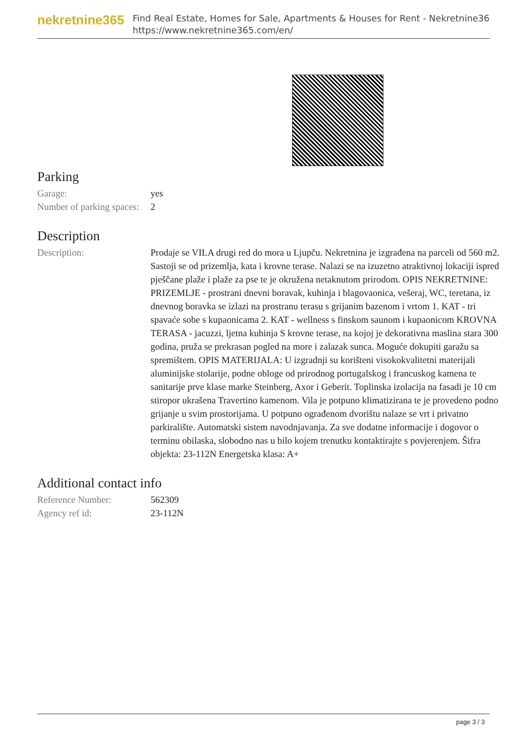nekretnine365
Find Real Estate, Homes for Sale, Apartments & Houses for Rent - Nekretnine365
https://www.nekretnine365.com/en/
Parking
| Garage: | yes |
| Number of parking spaces: | 2 |
Description
| Description: | Prodaje se VILA drugi red do mora u Ljupču. Nekretnina je izgrađena na parceli od 560 m2. Sastoji se od prizemlja, kata i krovne terase. Nalazi se na izuzetno atraktivnoj lokaciji ispred pješčane plaže i plaže za pse te je okružena netaknutom prirodom. OPIS NEKRETNINE: PRIZEMLJE - prostrani dnevni boravak, kuhinja i blagovaonica, vešeraj, WC, teretana, iz dnevnog boravka se izlazi na prostranu terasu s grijanim bazenom i vrtom 1. KAT - tri spavaće sobe s kupaonicama 2. KAT - wellness s finskom saunom i kupaonicom KROVNA TERASA - jacuzzi, ljetna kuhinja S krovne terase, na kojoj je dekorativna maslina stara 300 godina, pruža se prekrasan pogled na more i zalazak sunca. Moguće dokupiti garažu sa spremištem. OPIS MATERIJALA: U izgradnji su korišteni visokokvalitetni materijali aluminijske stolarije, podne obloge od prirodnog portugalskog i francuskog kamena te sanitarije prve klase marke Steinberg, Axor i Geberit. Toplinska izolacija na fasadi je 10 cm stiropor ukrašena Travertino kamenom. Vila je potpuno klimatizirana te je provedeno podno grijanje u svim prostorijama. U potpuno ograđenom dvorištu nalaze se vrt i privatno parkiralište. Automatski sistem navodnjavanja. Za sve dodatne informacije i dogovor o terminu obilaska, slobodno nas u bilo kojem trenutku kontaktirajte s povjerenjem. Šifra objekta: 23-112N Energetska klasa: A+ |
Additional contact info
| Reference Number: | 562309 |
| Agency ref id: | 23-112N |
page 3 / 3